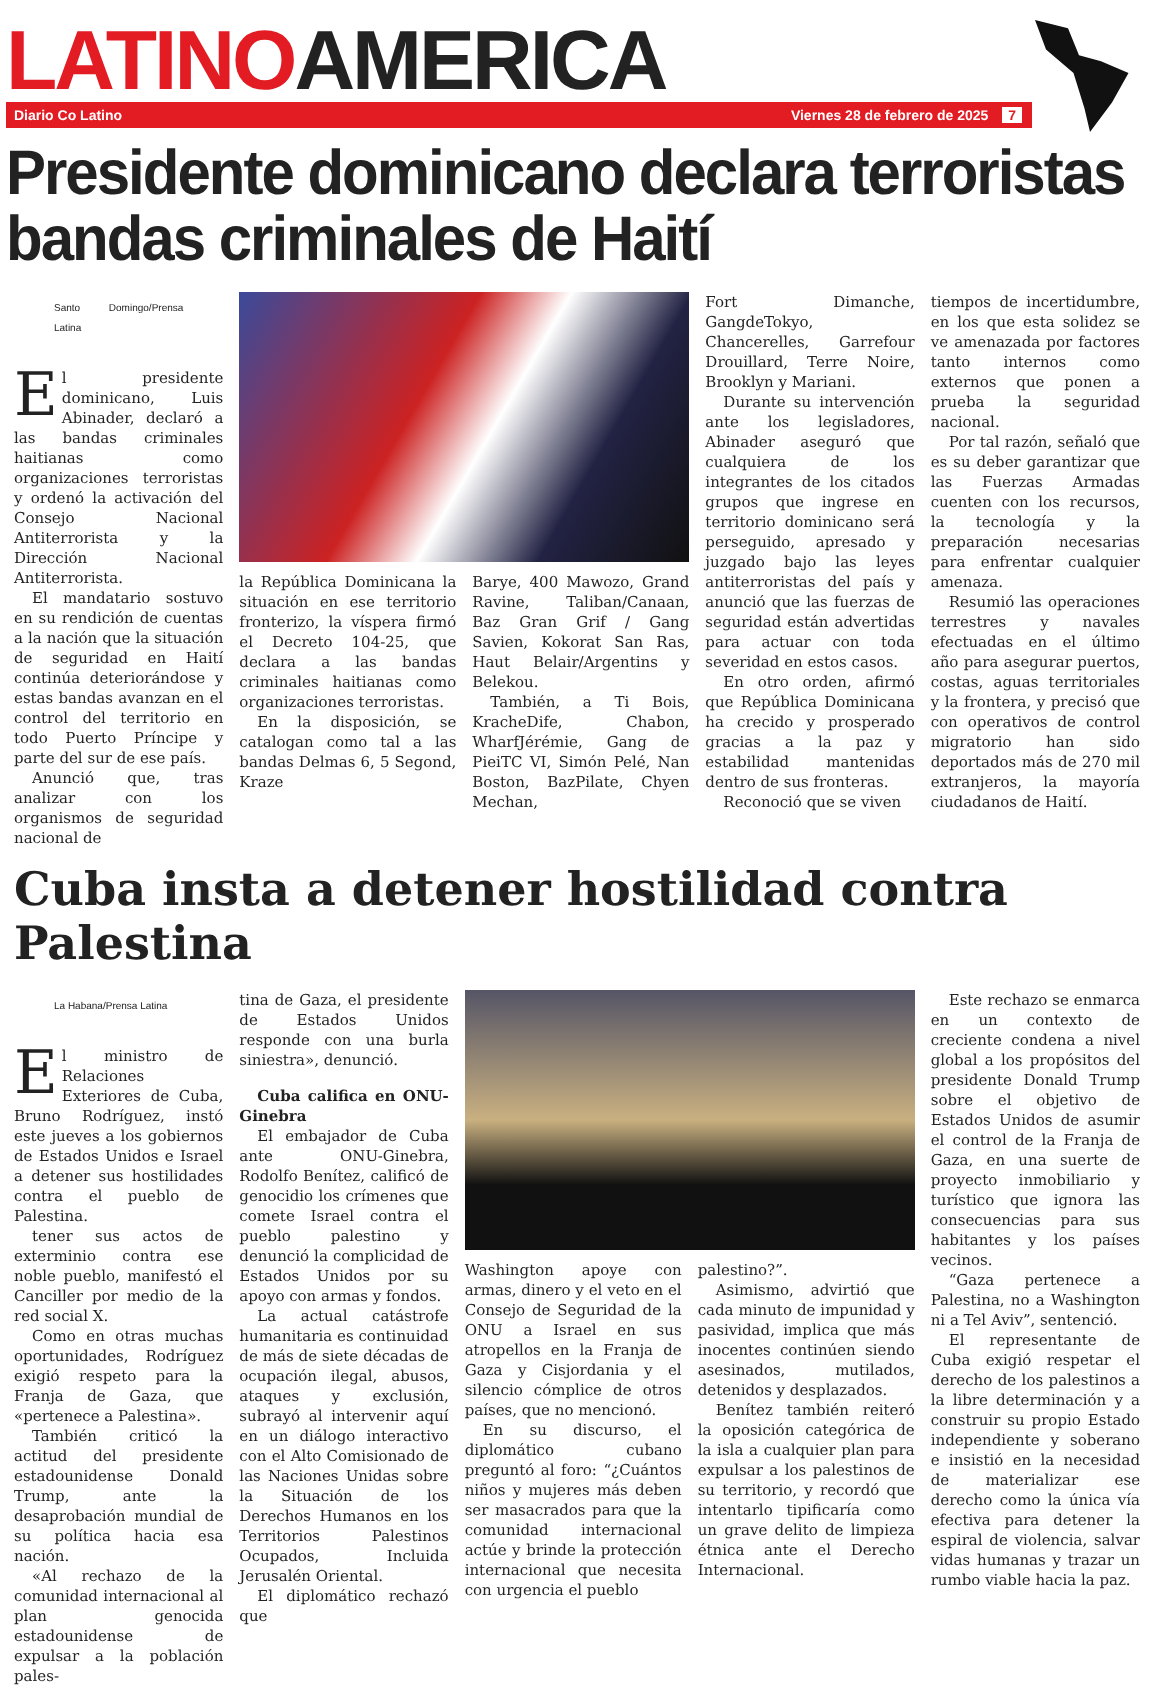LATINOAMERICA
Diario Co Latino Viernes 28 de febrero de 2025 7
Presidente dominicano declara terroristas bandas criminales de Haití
Santo Domingo/Prensa Latina
El presidente dominicano, Luis Abinader, declaró a las bandas criminales haitianas como organizaciones terroristas y ordenó la activación del Consejo Nacional Antiterrorista y la Dirección Nacional Antiterrorista.
El mandatario sostuvo en su rendición de cuentas a la nación que la situación de seguridad en Haití continúa deteriorándose y estas bandas avanzan en el control del territorio en todo Puerto Príncipe y parte del sur de ese país.
Anunció que, tras analizar con los organismos de seguridad nacional de
la República Dominicana la situación en ese territorio fronterizo, la víspera firmó el Decreto 104-25, que declara a las bandas criminales haitianas como organizaciones terroristas.
En la disposición, se catalogan como tal a las bandas Delmas 6, 5 Segond, Kraze
Barye, 400 Mawozo, Grand Ravine, Taliban/Canaan, Baz Gran Grif / Gang Savien, Kokorat San Ras, Haut Belair/Argentins y Belekou.
También, a Ti Bois, KracheDife, Chabon, WharfJérémie, Gang de PieiTC VI, Simón Pelé, Nan Boston, BazPilate, Chyen Mechan,
Fort Dimanche, GangdeTokyo, Chancerelles, Garrefour Drouillard, Terre Noire, Brooklyn y Mariani.
Durante su intervención ante los legisladores, Abinader aseguró que cualquiera de los integrantes de los citados grupos que ingrese en territorio dominicano será perseguido, apresado y juzgado bajo las leyes antiterroristas del país y anunció que las fuerzas de seguridad están advertidas para actuar con toda severidad en estos casos.
En otro orden, afirmó que República Dominicana ha crecido y prosperado gracias a la paz y estabilidad mantenidas dentro de sus fronteras.
Reconoció que se viven
tiempos de incertidumbre, en los que esta solidez se ve amenazada por factores tanto internos como externos que ponen a prueba la seguridad nacional.
Por tal razón, señaló que es su deber garantizar que las Fuerzas Armadas cuenten con los recursos, la tecnología y la preparación necesarias para enfrentar cualquier amenaza.
Resumió las operaciones terrestres y navales efectuadas en el último año para asegurar puertos, costas, aguas territoriales y la frontera, y precisó que con operativos de control migratorio han sido deportados más de 270 mil extranjeros, la mayoría ciudadanos de Haití.
Cuba insta a detener hostilidad contra Palestina
La Habana/Prensa Latina
El ministro de Relaciones Exteriores de Cuba, Bruno Rodríguez, instó este jueves a los gobiernos de Estados Unidos e Israel a detener sus hostilidades contra el pueblo de Palestina.
tener sus actos de exterminio contra ese noble pueblo, manifestó el Canciller por medio de la red social X.
Como en otras muchas oportunidades, Rodríguez exigió respeto para la Franja de Gaza, que «pertenece a Palestina».
También criticó la actitud del presidente estadounidense Donald Trump, ante la desaprobación mundial de su política hacia esa nación.
«Al rechazo de la comunidad internacional al plan genocida estadounidense de expulsar a la población pales-
tina de Gaza, el presidente de Estados Unidos responde con una burla siniestra», denunció.
Cuba califica en ONU-Ginebra
El embajador de Cuba ante ONU-Ginebra, Rodolfo Benítez, calificó de genocidio los crímenes que comete Israel contra el pueblo palestino y denunció la complicidad de Estados Unidos por su apoyo con armas y fondos.
La actual catástrofe humanitaria es continuidad de más de siete décadas de ocupación ilegal, abusos, ataques y exclusión, subrayó al intervenir aquí en un diálogo interactivo con el Alto Comisionado de las Naciones Unidas sobre la Situación de los Derechos Humanos en los Territorios Palestinos Ocupados, Incluida Jerusalén Oriental.
El diplomático rechazó que
Washington apoye con armas, dinero y el veto en el Consejo de Seguridad de la ONU a Israel en sus atropellos en la Franja de Gaza y Cisjordania y el silencio cómplice de otros países, que no mencionó.
En su discurso, el diplomático cubano preguntó al foro: “¿Cuántos niños y mujeres más deben ser masacrados para que la comunidad internacional actúe y brinde la protección internacional que necesita con urgencia el pueblo
palestino?”.
Asimismo, advirtió que cada minuto de impunidad y pasividad, implica que más inocentes continúen siendo asesinados, mutilados, detenidos y desplazados.
Benítez también reiteró la oposición categórica de la isla a cualquier plan para expulsar a los palestinos de su territorio, y recordó que intentarlo tipificaría como un grave delito de limpieza étnica ante el Derecho Internacional.
Este rechazo se enmarca en un contexto de creciente condena a nivel global a los propósitos del presidente Donald Trump sobre el objetivo de Estados Unidos de asumir el control de la Franja de Gaza, en una suerte de proyecto inmobiliario y turístico que ignora las consecuencias para sus habitantes y los países vecinos.
“Gaza pertenece a Palestina, no a Washington ni a Tel Aviv”, sentenció.
El representante de Cuba exigió respetar el derecho de los palestinos a la libre determinación y a construir su propio Estado independiente y soberano e insistió en la necesidad de materializar ese derecho como la única vía efectiva para detener la espiral de violencia, salvar vidas humanas y trazar un rumbo viable hacia la paz.